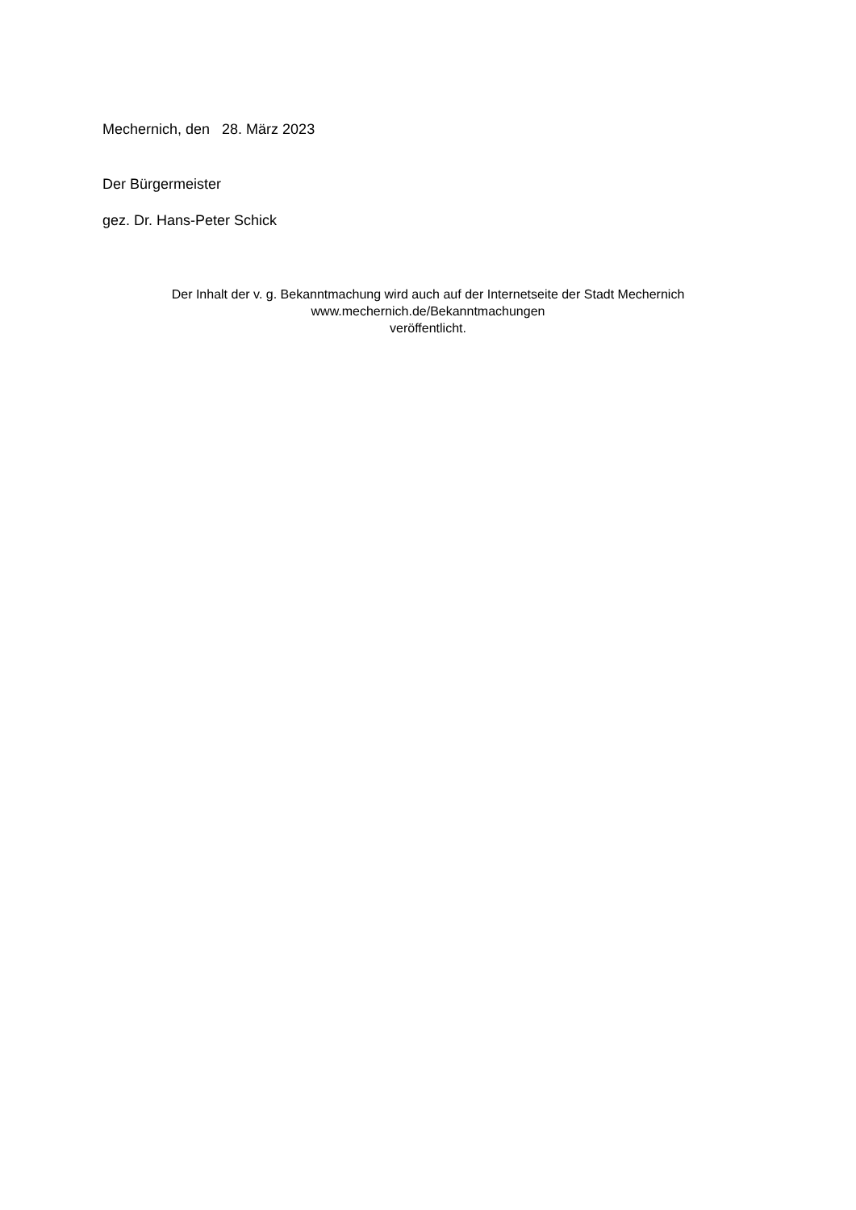Mechernich, den 28. März 2023
Der Bürgermeister
gez. Dr. Hans-Peter Schick
Der Inhalt der v. g. Bekanntmachung wird auch auf der Internetseite der Stadt Mechernich
www.mechernich.de/Bekanntmachungen
veröffentlicht.